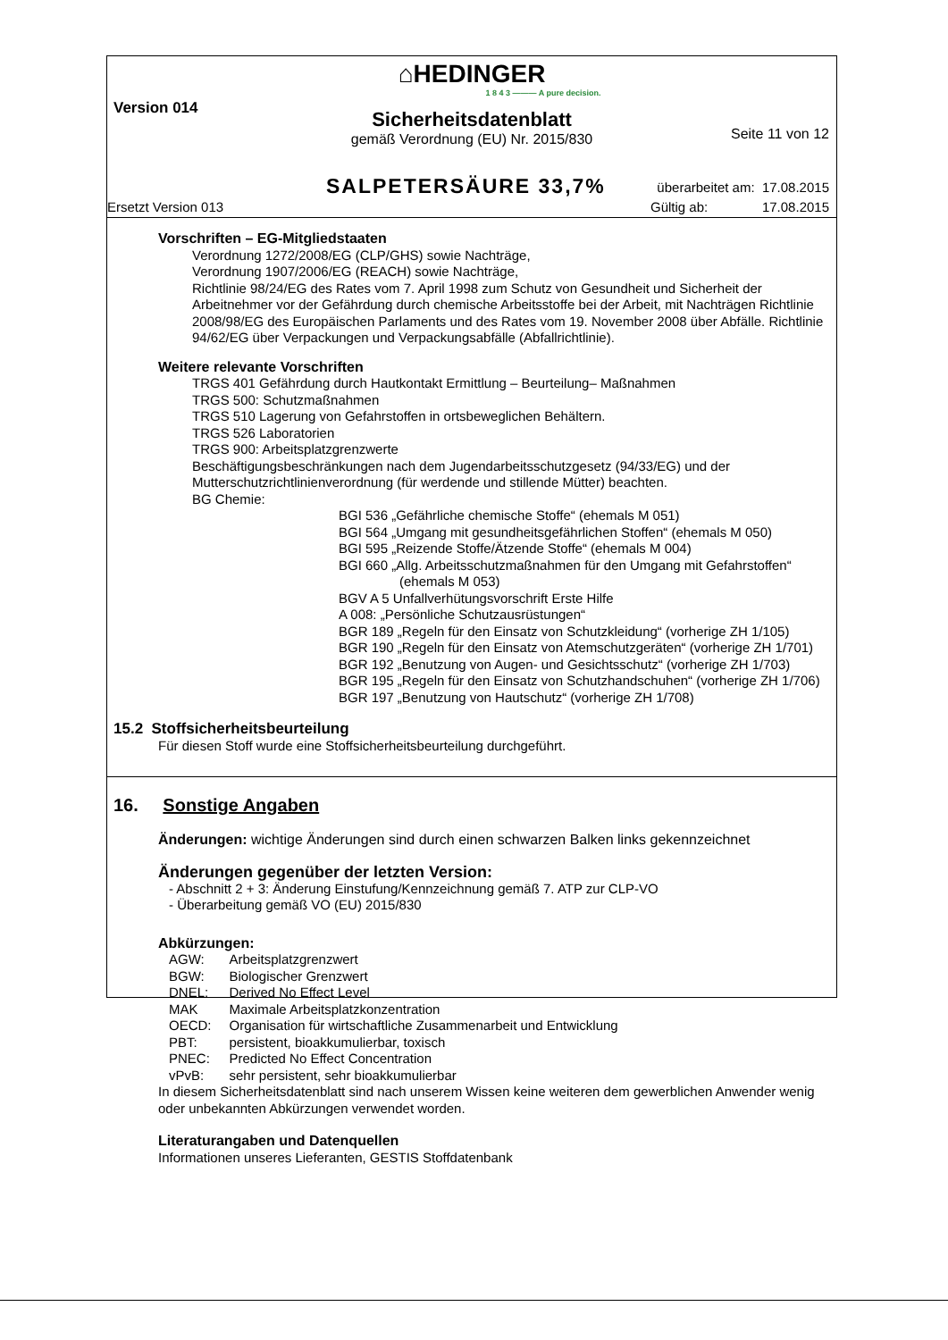⌂HEDINGER
1 8 4 3 ——— A pure decision.
Version 014
Sicherheitsdatenblatt
Seite 11 von 12
gemäß Verordnung (EU) Nr. 2015/830
SALPETERSÄURE 33,7% überarbeitet am: 17.08.2015
Ersetzt Version 013 Gültig ab: 17.08.2015
Vorschriften – EG-Mitgliedstaaten
Verordnung 1272/2008/EG (CLP/GHS) sowie Nachträge,
Verordnung 1907/2006/EG (REACH) sowie Nachträge,
Richtlinie 98/24/EG des Rates vom 7. April 1998 zum Schutz von Gesundheit und Sicherheit der Arbeitnehmer vor der Gefährdung durch chemische Arbeitsstoffe bei der Arbeit, mit Nachträgen Richtlinie 2008/98/EG des Europäischen Parlaments und des Rates vom 19. November 2008 über Abfälle. Richtlinie 94/62/EG über Verpackungen und Verpackungsabfälle (Abfallrichtlinie).
Weitere relevante Vorschriften
TRGS 401 Gefährdung durch Hautkontakt Ermittlung – Beurteilung– Maßnahmen
TRGS 500: Schutzmaßnahmen
TRGS 510 Lagerung von Gefahrstoffen in ortsbeweglichen Behältern.
TRGS 526 Laboratorien
TRGS 900: Arbeitsplatzgrenzwerte
Beschäftigungsbeschränkungen nach dem Jugendarbeitsschutzgesetz (94/33/EG) und der Mutterschutzrichtlinienverordnung (für werdende und stillende Mütter) beachten.
BG Chemie:
BGI 536 „Gefährliche chemische Stoffe“ (ehemals M 051)
BGI 564 „Umgang mit gesundheitsgefährlichen Stoffen“ (ehemals M 050)
BGI 595 „Reizende Stoffe/Ätzende Stoffe“ (ehemals M 004)
BGI 660 „Allg. Arbeitsschutzmaßnahmen für den Umgang mit Gefahrstoffen“ (ehemals M 053)
BGV A 5 Unfallverhütungsvorschrift Erste Hilfe
A 008: „Persönliche Schutzausrüstungen“
BGR 189 „Regeln für den Einsatz von Schutzkleidung“ (vorherige ZH 1/105)
BGR 190 „Regeln für den Einsatz von Atemschutzgeräten“ (vorherige ZH 1/701)
BGR 192 „Benutzung von Augen- und Gesichtsschutz“ (vorherige ZH 1/703)
BGR 195 „Regeln für den Einsatz von Schutzhandschuhen“ (vorherige ZH 1/706)
BGR 197 „Benutzung von Hautschutz“ (vorherige ZH 1/708)
15.2 Stoffsicherheitsbeurteilung
Für diesen Stoff wurde eine Stoffsicherheitsbeurteilung durchgeführt.
16. Sonstige Angaben
Änderungen: wichtige Änderungen sind durch einen schwarzen Balken links gekennzeichnet
Änderungen gegenüber der letzten Version:
- Abschnitt 2 + 3: Änderung Einstufung/Kennzeichnung gemäß 7. ATP zur CLP-VO
- Überarbeitung gemäß VO (EU) 2015/830
Abkürzungen:
| AGW: | Arbeitsplatzgrenzwert |
| BGW: | Biologischer Grenzwert |
| DNEL: | Derived No Effect Level |
| MAK | Maximale Arbeitsplatzkonzentration |
| OECD: | Organisation für wirtschaftliche Zusammenarbeit und Entwicklung |
| PBT: | persistent, bioakkumulierbar, toxisch |
| PNEC: | Predicted No Effect Concentration |
| vPvB: | sehr persistent, sehr bioakkumulierbar |
In diesem Sicherheitsdatenblatt sind nach unserem Wissen keine weiteren dem gewerblichen Anwender wenig oder unbekannten Abkürzungen verwendet worden.
Literaturangaben und Datenquellen
Informationen unseres Lieferanten, GESTIS Stoffdatenbank